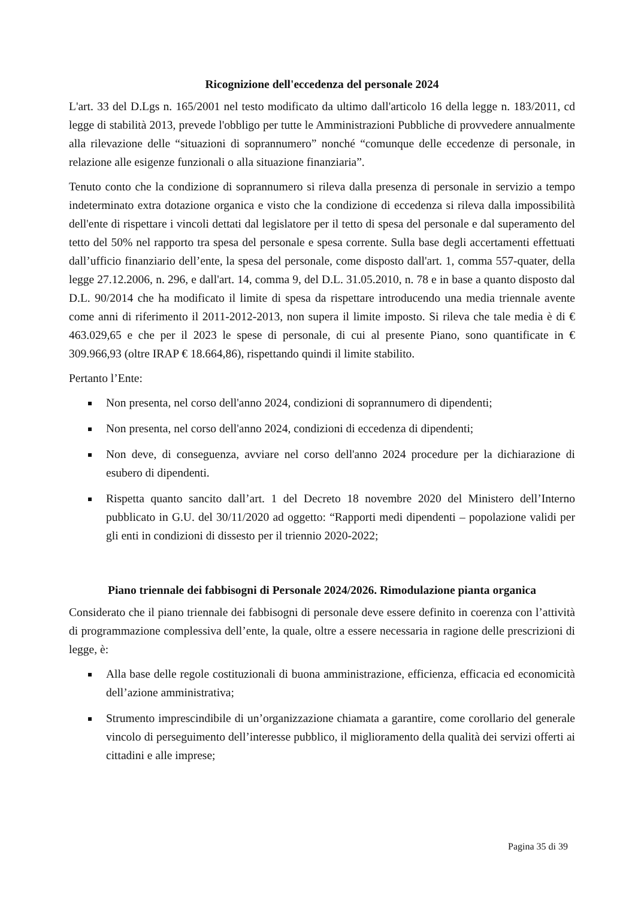Ricognizione dell'eccedenza del personale 2024
L'art. 33 del D.Lgs n. 165/2001 nel testo modificato da ultimo dall'articolo 16 della legge n. 183/2011, cd legge di stabilità 2013, prevede l'obbligo per tutte le Amministrazioni Pubbliche di provvedere annualmente alla rilevazione delle “situazioni di soprannumero” nonché “comunque delle eccedenze di personale, in relazione alle esigenze funzionali o alla situazione finanziaria”.
Tenuto conto che la condizione di soprannumero si rileva dalla presenza di personale in servizio a tempo indeterminato extra dotazione organica e visto che la condizione di eccedenza si rileva dalla impossibilità dell'ente di rispettare i vincoli dettati dal legislatore per il tetto di spesa del personale e dal superamento del tetto del 50% nel rapporto tra spesa del personale e spesa corrente. Sulla base degli accertamenti effettuati dall’ufficio finanziario dell’ente, la spesa del personale, come disposto dall'art. 1, comma 557-quater, della legge 27.12.2006, n. 296, e dall'art. 14, comma 9, del D.L. 31.05.2010, n. 78 e in base a quanto disposto dal D.L. 90/2014 che ha modificato il limite di spesa da rispettare introducendo una media triennale avente come anni di riferimento il 2011-2012-2013, non supera il limite imposto. Si rileva che tale media è di € 463.029,65 e che per il 2023 le spese di personale, di cui al presente Piano, sono quantificate in € 309.966,93 (oltre IRAP € 18.664,86), rispettando quindi il limite stabilito.
Pertanto l’Ente:
Non presenta, nel corso dell'anno 2024, condizioni di soprannumero di dipendenti;
Non presenta, nel corso dell'anno 2024, condizioni di eccedenza di dipendenti;
Non deve, di conseguenza, avviare nel corso dell'anno 2024 procedure per la dichiarazione di esubero di dipendenti.
Rispetta quanto sancito dall’art. 1 del Decreto 18 novembre 2020 del Ministero dell’Interno pubblicato in G.U. del 30/11/2020 ad oggetto: “Rapporti medi dipendenti – popolazione validi per gli enti in condizioni di dissesto per il triennio 2020-2022;
Piano triennale dei fabbisogni di Personale 2024/2026. Rimodulazione pianta organica
Considerato che il piano triennale dei fabbisogni di personale deve essere definito in coerenza con l’attività di programmazione complessiva dell’ente, la quale, oltre a essere necessaria in ragione delle prescrizioni di legge, è:
Alla base delle regole costituzionali di buona amministrazione, efficienza, efficacia ed economicità dell’azione amministrativa;
Strumento imprescindibile di un’organizzazione chiamata a garantire, come corollario del generale vincolo di perseguimento dell’interesse pubblico, il miglioramento della qualità dei servizi offerti ai cittadini e alle imprese;
Pagina 35 di 39